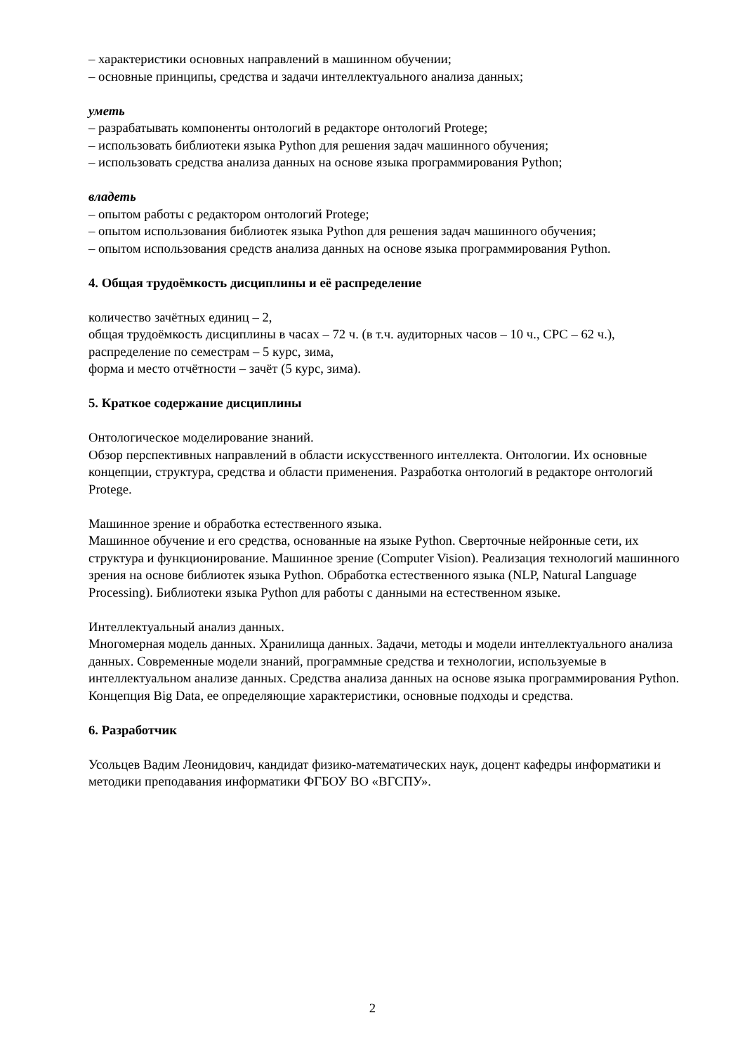– характеристики основных направлений в машинном обучении;
– основные принципы, средства и задачи интеллектуального анализа данных;
уметь
– разрабатывать компоненты онтологий в редакторе онтологий Protege;
– использовать библиотеки языка Python для решения задач машинного обучения;
– использовать средства анализа данных на основе языка программирования Python;
владеть
– опытом работы с редактором онтологий Protege;
– опытом использования библиотек языка Python для решения задач машинного обучения;
– опытом использования средств анализа данных на основе языка программирования Python.
4. Общая трудоёмкость дисциплины и её распределение
количество зачётных единиц – 2,
общая трудоёмкость дисциплины в часах – 72 ч. (в т.ч. аудиторных часов – 10 ч., СРС – 62 ч.),
распределение по семестрам – 5 курс, зима,
форма и место отчётности – зачёт (5 курс, зима).
5. Краткое содержание дисциплины
Онтологическое моделирование знаний.
Обзор перспективных направлений в области искусственного интеллекта. Онтологии. Их основные концепции, структура, средства и области применения. Разработка онтологий в редакторе онтологий Protege.
Машинное зрение и обработка естественного языка.
Машинное обучение и его средства, основанные на языке Python. Сверточные нейронные сети, их структура и функционирование. Машинное зрение (Computer Vision). Реализация технологий машинного зрения на основе библиотек языка Python. Обработка естественного языка (NLP, Natural Language Processing). Библиотеки языка Python для работы с данными на естественном языке.
Интеллектуальный анализ данных.
Многомерная модель данных. Хранилища данных. Задачи, методы и модели интеллектуального анализа данных. Современные модели знаний, программные средства и технологии, используемые в интеллектуальном анализе данных. Средства анализа данных на основе языка программирования Python. Концепция Big Data, ее определяющие характеристики, основные подходы и средства.
6. Разработчик
Усольцев Вадим Леонидович, кандидат физико-математических наук, доцент кафедры информатики и методики преподавания информатики ФГБОУ ВО «ВГСПУ».
2